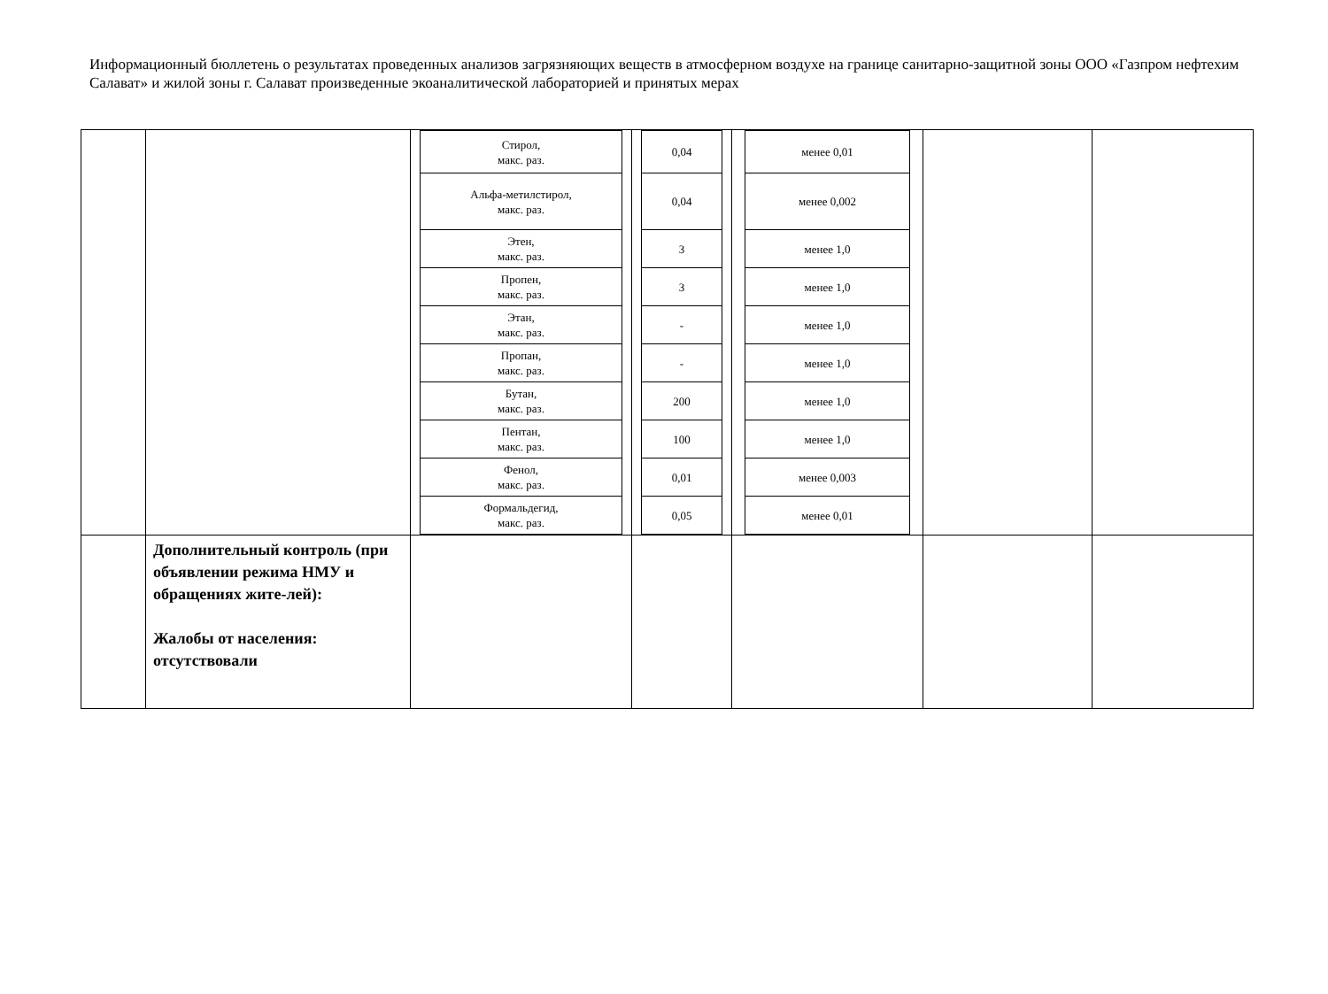Информационный бюллетень о результатах проведенных анализов загрязняющих веществ в атмосферном воздухе на границе санитарно-защитной зоны ООО «Газпром нефтехим Салават» и жилой зоны г. Салават произведенные экоаналитической лабораторией и принятых мерах
| | | / Стирол, макс. раз. / / Альфа-метилстирол, макс. раз. / / Этен, макс. раз. / / Пропен, макс. раз. / / Этан, макс. раз. / / Пропан, макс. раз. / / Бутан, макс. раз. / / Пентан, макс. раз. / / Фенол, макс. раз. / / Формальдегид, макс. раз. / | / 0,04 / / 0,04 / / 3 / / 3 / / - / / - / / 200 / / 100 / / 0,01 / / 0,05 / | / менее 0,01 / / менее 0,002 / / менее 1,0 / / менее 1,0 / / менее 1,0 / / менее 1,0 / / менее 1,0 / / менее 1,0 / / менее 0,003 / / менее 0,01 / | | |
| | Дополнительный контроль (при объявлении режима НМУ и обращениях жите-лей): Жалобы от населения: отсутствовали | | | | | |